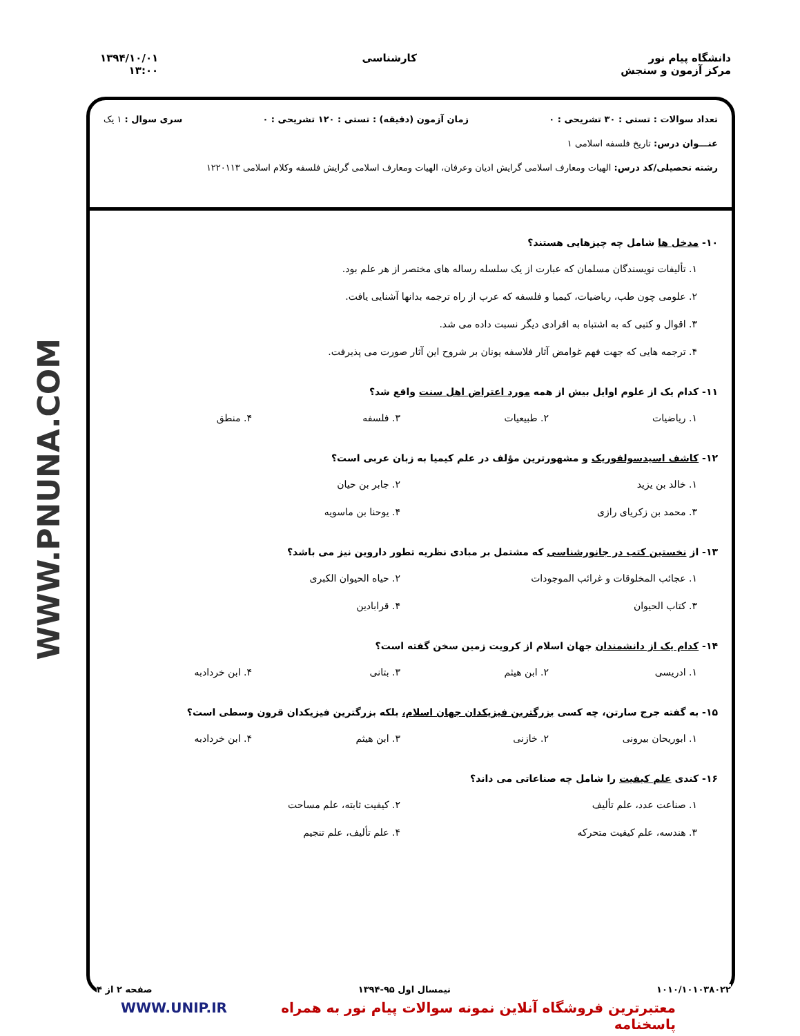دانشگاه پیام نور
مرکز آزمون و سنجش
کارشناسی ۱۳۹۴/۱۰/۰۱
۱۳:۰۰
WWW.PNUNA.COM
تعداد سوالات : تستی : ۳۰ تشریحی : ۰ زمان آزمون (دقیقه) : تستی : ۱۲۰ تشریحی : ۰ سری سوال : ۱ یک
عنـــوان درس: تاریخ فلسفه اسلامی ۱
رشته تحصیلی/کد درس: الهیات ومعارف اسلامی گرایش ادیان وعرفان، الهیات ومعارف اسلامی گرایش فلسفه وکلام اسلامی ۱۲۲۰۱۱۳
۱۰- مدخل ها شامل چه چیزهایی هستند؟
۱. تألیفات نویسندگان مسلمان که عبارت از یک سلسله رساله های مختصر از هر علم بود.
۲. علومی چون طب، ریاضیات، کیمیا و فلسفه که عرب از راه ترجمه بدانها آشنایی یافت.
۳. اقوال و کتبی که به اشتباه به افرادی دیگر نسبت داده می شد.
۴. ترجمه هایی که جهت فهم غوامض آثار فلاسفه یونان بر شروح این آثار صورت می پذیرفت.
۱۱- کدام یک از علوم اوایل بیش از همه مورد اعتراض اهل سنت واقع شد؟
۱. ریاضیات
۲. طبیعیات
۳. فلسفه
۴. منطق
۱۲- کاشف اسیدسولفوریک و مشهورترین مؤلف در علم کیمیا به زبان عربی است؟
۱. خالد بن یزید
۲. جابر بن حیان
۳. محمد بن زکریای رازی
۴. یوحنا بن ماسویه
۱۳- از نخستین کتب در جانورشناسی که مشتمل بر مبادی نظریه تطور داروین نیز می باشد؟
۱. عجائب المخلوقات و غرائب الموجودات
۲. حیاه الحیوان الکبری
۳. کتاب الحیوان
۴. قرابادین
۱۴- کدام یک از دانشمندان جهان اسلام از کرویت زمین سخن گفته است؟
۱. ادریسی
۲. ابن هیثم
۳. بتانی
۴. ابن خردادبه
۱۵- به گفته جرج سارتن، چه کسی بزرگترین فیزیکدان جهان اسلام، بلکه بزرگترین فیزیکدان قرون وسطی است؟
۱. ابوریحان بیرونی
۲. خازنی
۳. ابن هیثم
۴. ابن خردادبه
۱۶- کندی علم کیفیت را شامل چه صناعاتی می داند؟
۱. صناعت عدد، علم تألیف
۲. کیفیت ثابته، علم مساحت
۳. هندسه، علم کیفیت متحرکه
۴. علم تألیف، علم تنجیم
۱۰۱۰/۱۰۱۰۳۸۰۲۲ نیمسال اول ۹۵-۱۳۹۴ صفحه ۲ از ۴
WWW.UNIP.IR معتبرترین فروشگاه آنلاین نمونه سوالات پیام نور به همراه پاسخنامه